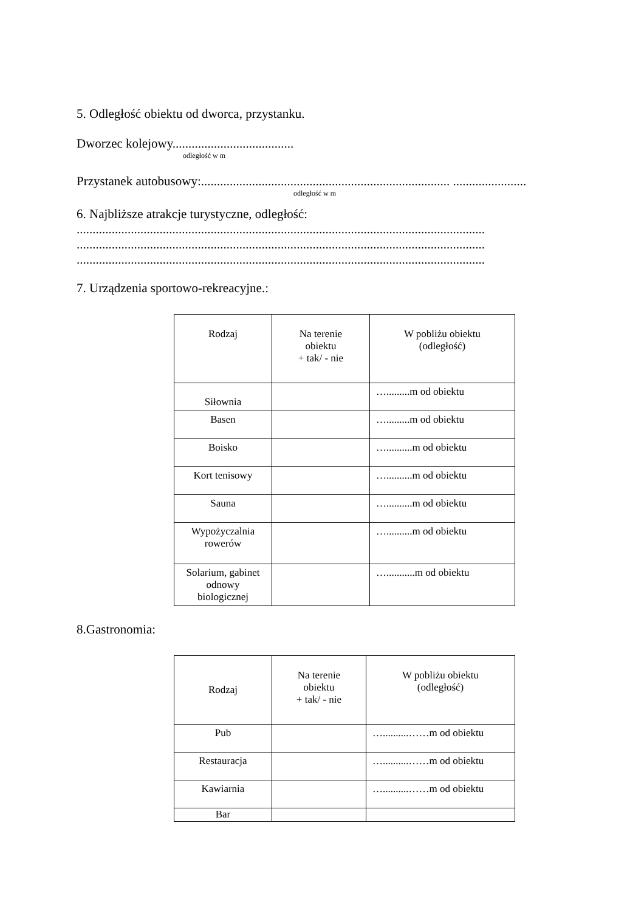5. Odległość obiektu od dworca, przystanku.
Dworzec kolejowy......................................
odległość w m
Przystanek autobusowy:.............................................................................. .......................
odległość w m
6. Najbliższe atrakcje turystyczne, odległość:
................................................................................................................................
................................................................................................................................
................................................................................................................................
7. Urządzenia sportowo-rekreacyjne.:
| Rodzaj | Na terenie obiektu + tak/ - nie | W pobliżu obiektu (odległość) |
| Siłownia | | ….........m od obiektu |
| Basen | | ….........m od obiektu |
| Boisko | | …..........m od obiektu |
| Kort tenisowy | | …..........m od obiektu |
| Sauna | | …..........m od obiektu |
| Wypożyczalnia rowerów | | …..........m od obiektu |
| Solarium, gabinet odnowy biologicznej | | …...........m od obiektu |
8.Gastronomia:
| Rodzaj | Na terenie obiektu + tak/ - nie | W pobliżu obiektu (odległość) |
| Pub | | …..........……m od obiektu |
| Restauracja | | …..........……m od obiektu |
| Kawiarnia | | …..........……m od obiektu |
| Bar | | |